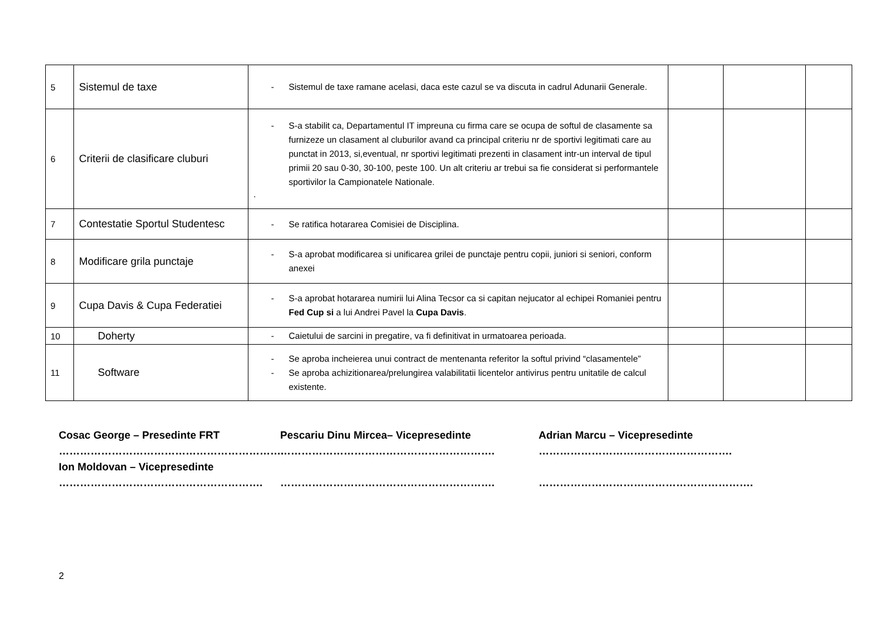| 5 | Sistemul de taxe | - Sistemul de taxe ramane acelasi, daca este cazul se va discuta in cadrul Adunarii Generale. | | | |
| 6 | Criterii de clasificare cluburi | - S-a stabilit ca, Departamentul IT impreuna cu firma care se ocupa de softul de clasamente sa furnizeze un clasament al cluburilor avand ca principal criteriu nr de sportivi legitimati care au punctat in 2013, si,eventual, nr sportivi legitimati prezenti in clasament intr-un interval de tipul primii 20 sau 0-30, 30-100, peste 100. Un alt criteriu ar trebui sa fie considerat si performantele sportivilor la Campionatele Nationale. . | | | |
| 7 | Contestatie Sportul Studentesc | - Se ratifica hotararea Comisiei de Disciplina. | | | |
| 8 | Modificare grila punctaje | - S-a aprobat modificarea si unificarea grilei de punctaje pentru copii, juniori si seniori, conform anexei | | | |
| 9 | Cupa Davis & Cupa Federatiei | - S-a aprobat hotararea numirii lui Alina Tecsor ca si capitan nejucator al echipei Romaniei pentru Fed Cup si a lui Andrei Pavel la Cupa Davis . | | | |
| 10 | Doherty | - Caietului de sarcini in pregatire, va fi definitivat in urmatoarea perioada. | | | |
| 11 | Software | - Se aproba incheierea unui contract de mentenanta referitor la softul privind “clasamentele” - Se aproba achizitionarea/prelungirea valabilitatii licentelor antivirus pentru unitatile de calcul existente. | | | |
Cosac George – Presedinte FRT
……………………………………………………….
Ion Moldovan – Vicepresedinte
………………………………………………….
Pescariu Dinu Mircea– Vicepresedinte
…………………………………………………….
…………………………………………………….
Adrian Marcu – Vicepresedinte
……………………………………………….
…………………………………………………….
2